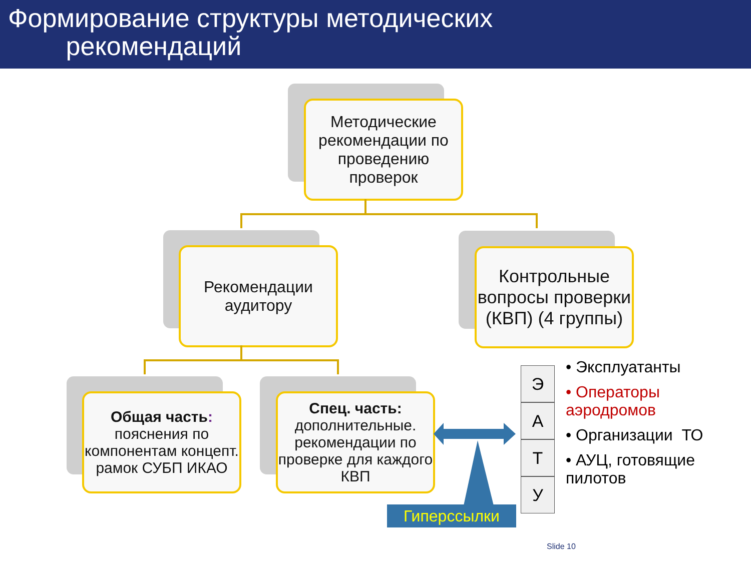Формирование структуры методических
рекомендаций
Методические рекомендации по проведению проверок
Рекомендации аудитору
Контрольные вопросы проверки (КВП) (4 группы)
Общая часть:
пояснения по компонентам концепт. рамок СУБП ИКАО
Спец. часть:
дополнительные. рекомендации по проверке для каждого КВП
Гиперссылки
Э
А
Т
У
• Эксплуатанты
• Операторы аэродромов
• Организации ТО
• АУЦ, готовящие пилотов
Slide 10